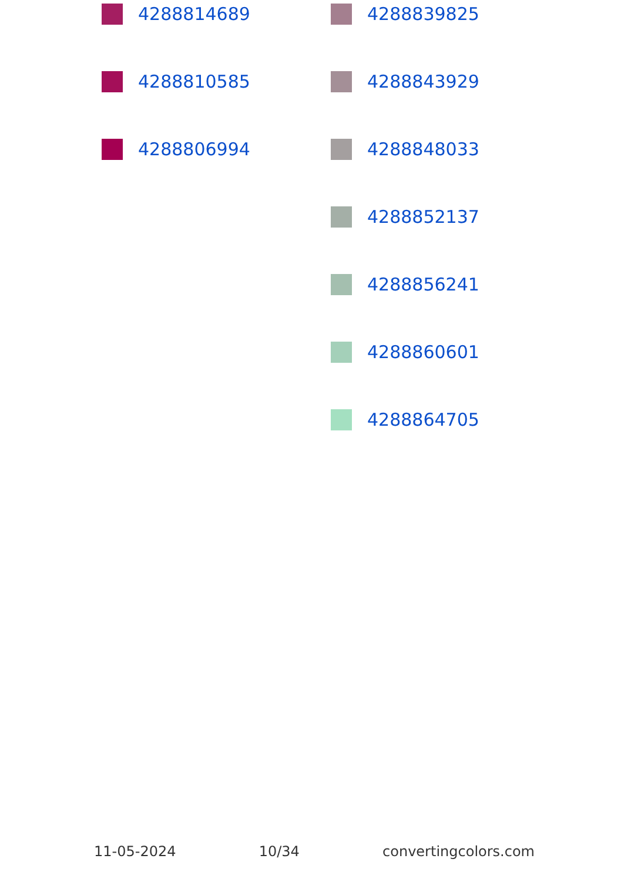4288814689
4288810585
4288806994
4288839825
4288843929
4288848033
4288852137
4288856241
4288860601
4288864705
11-05-2024 10/34 convertingcolors.com